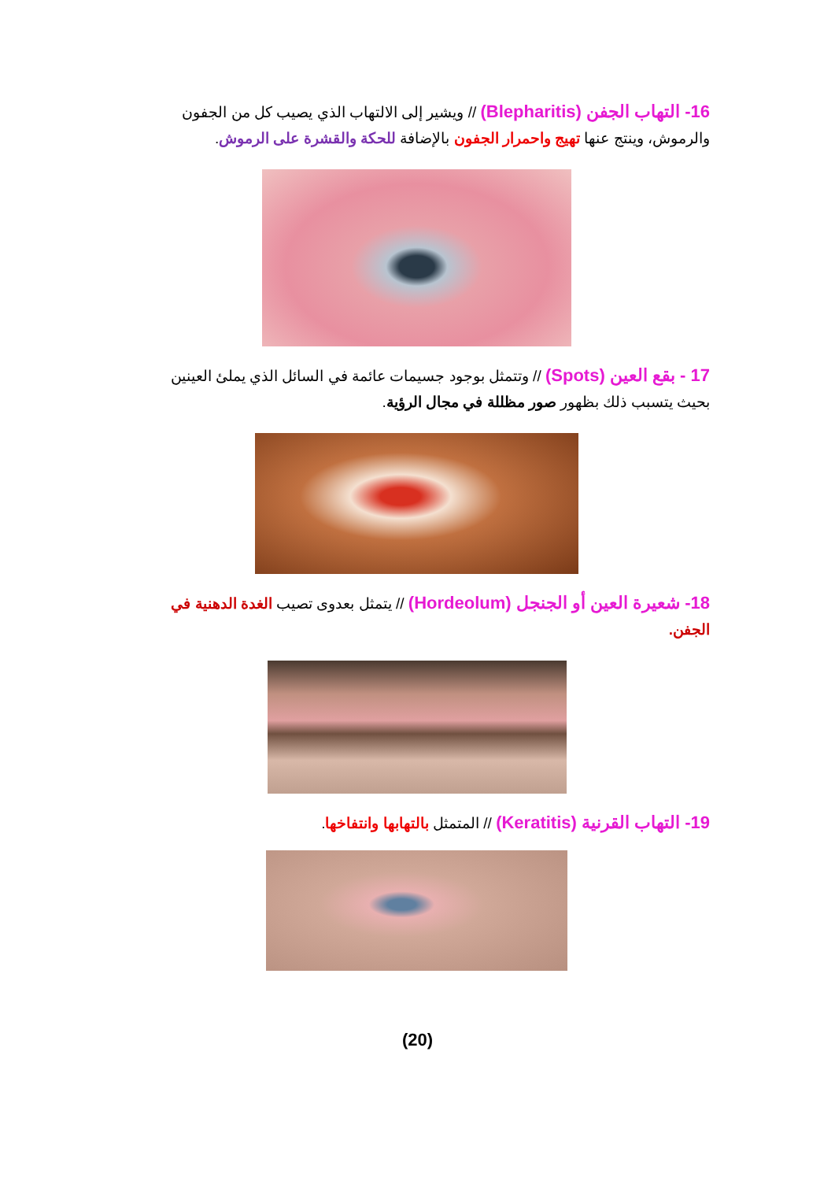16- التهاب الجفن (Blepharitis) // ويشير إلى الالتهاب الذي يصيب كل من الجفون والرموش، وينتج عنها تهيج واحمرار الجفون بالإضافة للحكة والقشرة على الرموش.
17 - بقع العين (Spots) // وتتمثل بوجود جسيمات عائمة في السائل الذي يملئ العينين بحيث يتسبب ذلك بظهور صور مظللة في مجال الرؤية.
18- شعيرة العين أو الجنجل (Hordeolum) // يتمثل بعدوى تصيب الغدة الدهنية في الجفن.
19- التهاب القرنية (Keratitis) // المتمثل بالتهابها وانتفاخها.
(20)